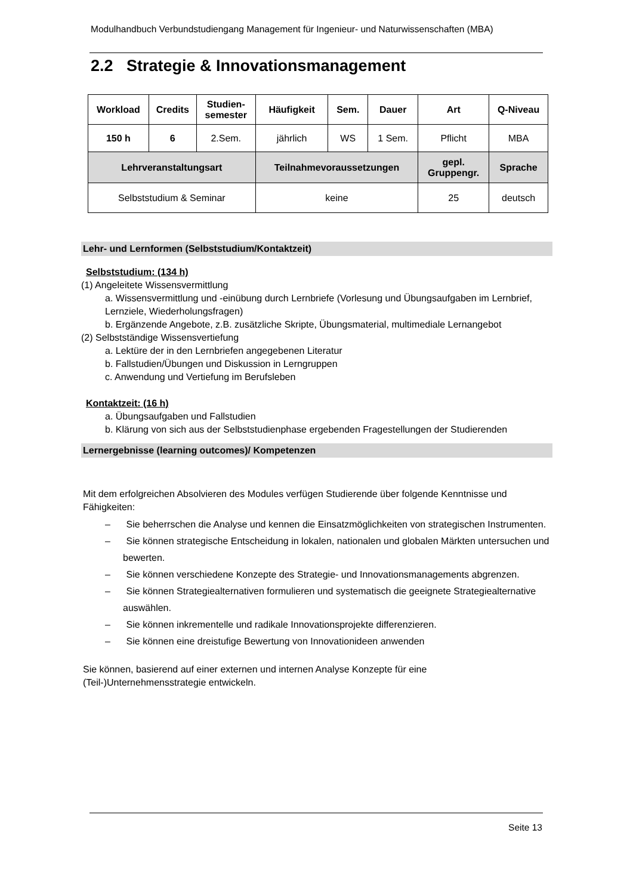Modulhandbuch Verbundstudiengang Management für Ingenieur- und Naturwissenschaften (MBA)
2.2 Strategie & Innovationsmanagement
| Workload | Credits | Studien- semester | Häufigkeit | Sem. | Dauer | Art | Q-Niveau |
| --- | --- | --- | --- | --- | --- | --- | --- |
| 150 h | 6 | 2.Sem. | jährlich | WS | 1 Sem. | Pflicht | MBA |
| Lehrveranstaltungsart | | | Teilnahmevoraussetzungen | | | gepl. Gruppengr. | Sprache |
| Selbststudium & Seminar | | | keine | | | 25 | deutsch |
Lehr- und Lernformen (Selbststudium/Kontaktzeit)
Selbststudium: (134 h)
(1) Angeleitete Wissensvermittlung
a. Wissensvermittlung und -einübung durch Lernbriefe (Vorlesung und Übungsaufgaben im Lernbrief, Lernziele, Wiederholungsfragen)
b. Ergänzende Angebote, z.B. zusätzliche Skripte, Übungsmaterial, multimediale Lernangebot
(2) Selbstständige Wissensvertiefung
a. Lektüre der in den Lernbriefen angegebenen Literatur
b. Fallstudien/Übungen und Diskussion in Lerngruppen
c. Anwendung und Vertiefung im Berufsleben
Kontaktzeit: (16 h)
a. Übungsaufgaben und Fallstudien
b. Klärung von sich aus der Selbststudienphase ergebenden Fragestellungen der Studierenden
Lernergebnisse (learning outcomes)/ Kompetenzen
Mit dem erfolgreichen Absolvieren des Modules verfügen Studierende über folgende Kenntnisse und Fähigkeiten:
– Sie beherrschen die Analyse und kennen die Einsatzmöglichkeiten von strategischen Instrumenten.
– Sie können strategische Entscheidung in lokalen, nationalen und globalen Märkten untersuchen und bewerten.
– Sie können verschiedene Konzepte des Strategie- und Innovationsmanagements abgrenzen.
– Sie können Strategiealternativen formulieren und systematisch die geeignete Strategiealternative auswählen.
– Sie können inkrementelle und radikale Innovationsprojekte differenzieren.
– Sie können eine dreistufige Bewertung von Innovationideen anwenden
Sie können, basierend auf einer externen und internen Analyse Konzepte für eine
(Teil-)Unternehmensstrategie entwickeln.
Seite 13